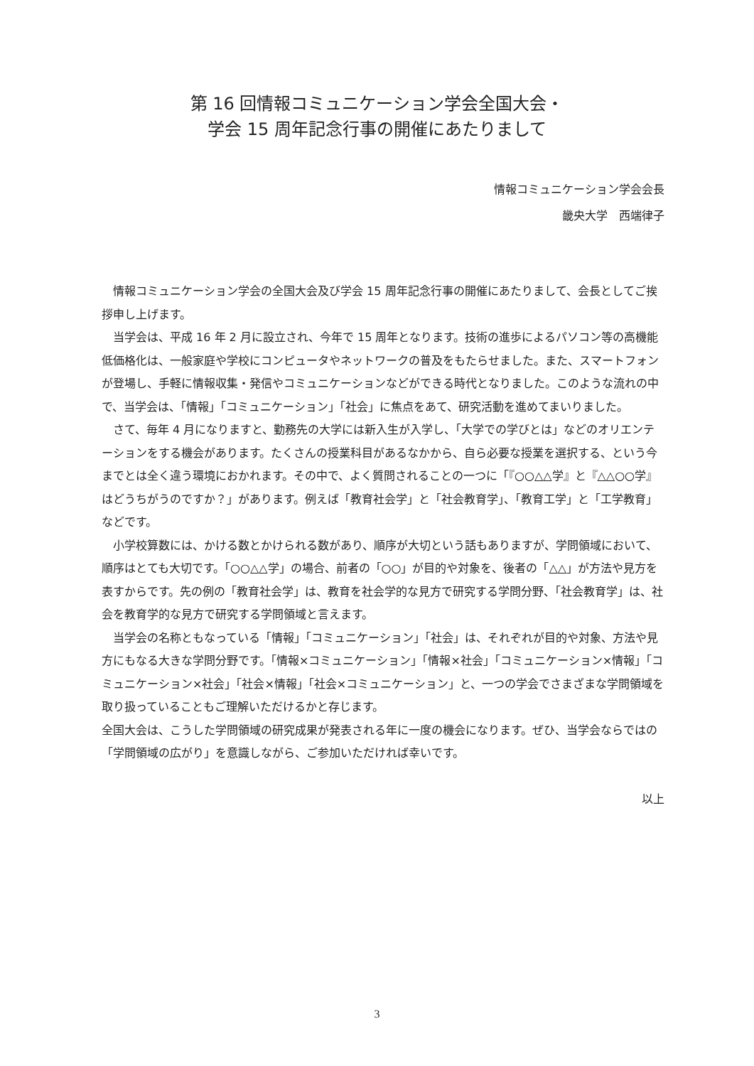第 16 回情報コミュニケーション学会全国大会・
学会 15 周年記念行事の開催にあたりまして
情報コミュニケーション学会会長
畿央大学　西端律子
情報コミュニケーション学会の全国大会及び学会 15 周年記念行事の開催にあたりまして、会長としてご挨拶申し上げます。
当学会は、平成 16 年 2 月に設立され、今年で 15 周年となります。技術の進歩によるパソコン等の高機能低価格化は、一般家庭や学校にコンピュータやネットワークの普及をもたらせました。また、スマートフォンが登場し、手軽に情報収集・発信やコミュニケーションなどができる時代となりました。このような流れの中で、当学会は、「情報」「コミュニケーション」「社会」に焦点をあて、研究活動を進めてまいりました。
さて、毎年 4 月になりますと、勤務先の大学には新入生が入学し、「大学での学びとは」などのオリエンテーションをする機会があります。たくさんの授業科目があるなかから、自ら必要な授業を選択する、という今までとは全く違う環境におかれます。その中で、よく質問されることの一つに「『○○△△学』と『△△○○学』はどうちがうのですか？」があります。例えば「教育社会学」と「社会教育学」、「教育工学」と「工学教育」などです。
小学校算数には、かける数とかけられる数があり、順序が大切という話もありますが、学問領域において、順序はとても大切です。「○○△△学」の場合、前者の「○○」が目的や対象を、後者の「△△」が方法や見方を表すからです。先の例の「教育社会学」は、教育を社会学的な見方で研究する学問分野、「社会教育学」は、社会を教育学的な見方で研究する学問領域と言えます。
当学会の名称ともなっている「情報」「コミュニケーション」「社会」は、それぞれが目的や対象、方法や見方にもなる大きな学問分野です。「情報×コミュニケーション」「情報×社会」「コミュニケーション×情報」「コミュニケーション×社会」「社会×情報」「社会×コミュニケーション」と、一つの学会でさまざまな学問領域を取り扱っていることもご理解いただけるかと存じます。
全国大会は、こうした学問領域の研究成果が発表される年に一度の機会になります。ぜひ、当学会ならではの「学問領域の広がり」を意識しながら、ご参加いただければ幸いです。
以上
3